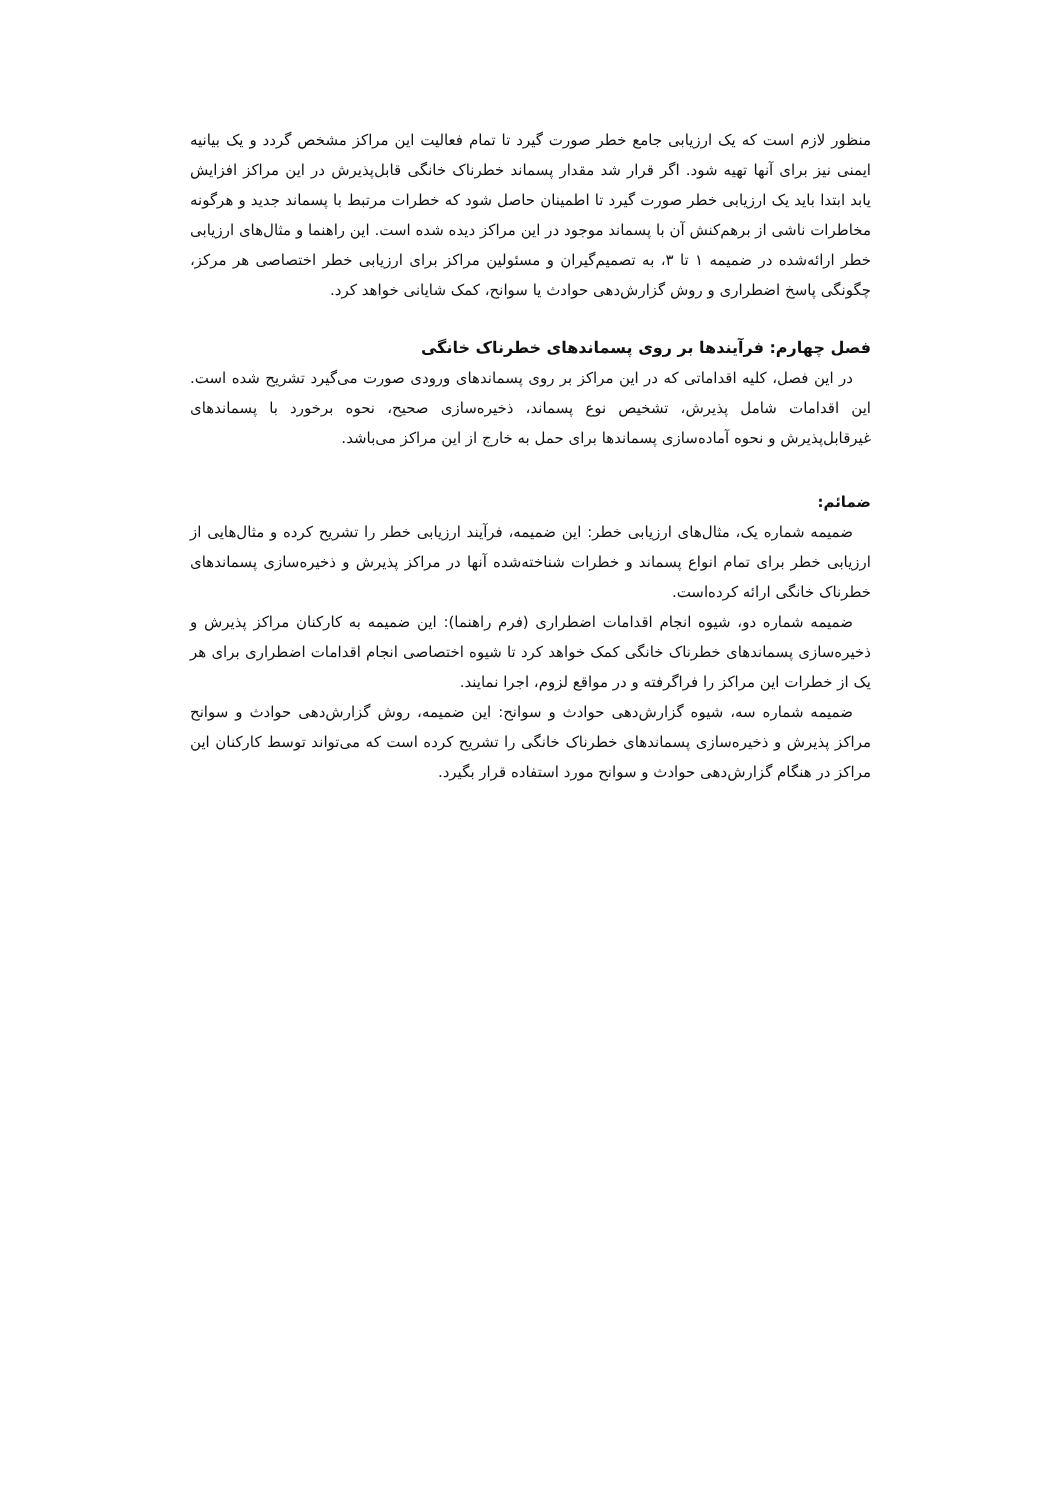منظور لازم است که یک ارزیابی جامع خطر صورت گیرد تا تمام فعالیت این مراکز مشخص گردد و یک بیانیه ایمنی نیز برای آنها تهیه شود. اگر قرار شد مقدار پسماند خطرناک خانگی قابل‌پذیرش در این مراکز افزایش یابد ابتدا باید یک ارزیابی خطر صورت گیرد تا اطمینان حاصل شود که خطرات مرتبط با پسماند جدید و هرگونه مخاطرات ناشی از برهم‌کنش آن با پسماند موجود در این مراکز دیده شده است. این راهنما و مثال‌های ارزیابی خطر ارائه‌شده در ضمیمه ۱ تا ۳، به تصمیم‌گیران و مسئولین مراکز برای ارزیابی خطر اختصاصی هر مرکز، چگونگی پاسخ اضطراری و روش گزارش‌دهی حوادث یا سوانح، کمک شایانی خواهد کرد.
فصل چهارم: فرآیندها بر روی پسماندهای خطرناک خانگی
در این فصل، کلیه اقداماتی که در این مراکز بر روی پسماندهای ورودی صورت می‌گیرد تشریح شده است. این اقدامات شامل پذیرش، تشخیص نوع پسماند، ذخیره‌سازی صحیح، نحوه برخورد با پسماندهای غیرقابل‌پذیرش و نحوه آماده‌سازی پسماندها برای حمل به خارج از این مراکز می‌باشد.
ضمائم:
ضمیمه شماره یک، مثال‌های ارزیابی خطر: این ضمیمه، فرآیند ارزیابی خطر را تشریح کرده و مثال‌هایی از ارزیابی خطر برای تمام انواع پسماند و خطرات شناخته‌شده آنها در مراکز پذیرش و ذخیره‌سازی پسماندهای خطرناک خانگی ارائه کرده‌است.
ضمیمه شماره دو، شیوه انجام اقدامات اضطراری (فرم راهنما): این ضمیمه به کارکنان مراکز پذیرش و ذخیره‌سازی پسماندهای خطرناک خانگی کمک خواهد کرد تا شیوه اختصاصی انجام اقدامات اضطراری برای هر یک از خطرات این مراکز را فراگرفته و در مواقع لزوم، اجرا نمایند.
ضمیمه شماره سه، شیوه گزارش‌دهی حوادث و سوانح: این ضمیمه، روش گزارش‌دهی حوادث و سوانح مراکز پذیرش و ذخیره‌سازی پسماندهای خطرناک خانگی را تشریح کرده است که می‌تواند توسط کارکنان این مراکز در هنگام گزارش‌دهی حوادث و سوانح مورد استفاده قرار بگیرد.